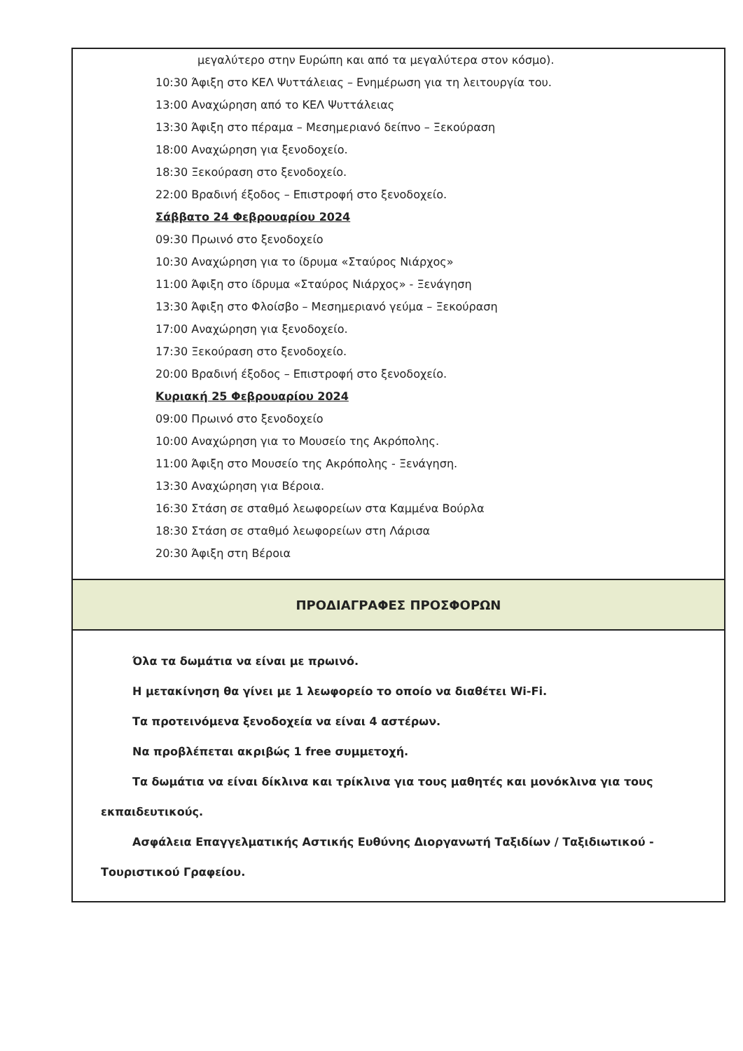μεγαλύτερο στην Ευρώπη και από τα μεγαλύτερα στον κόσμο).
10:30 Άφιξη στο ΚΕΛ Ψυττάλειας – Ενημέρωση για τη λειτουργία του.
13:00 Αναχώρηση από το ΚΕΛ Ψυττάλειας
13:30 Άφιξη στο πέραμα – Μεσημεριανό δείπνο – Ξεκούραση
18:00 Αναχώρηση για ξενοδοχείο.
18:30 Ξεκούραση στο ξενοδοχείο.
22:00 Βραδινή έξοδος – Επιστροφή στο ξενοδοχείο.
Σάββατο 24 Φεβρουαρίου 2024
09:30 Πρωινό στο ξενοδοχείο
10:30 Αναχώρηση για το ίδρυμα «Σταύρος Νιάρχος»
11:00 Άφιξη στο ίδρυμα «Σταύρος Νιάρχος» - Ξενάγηση
13:30 Άφιξη στο Φλοίσβο – Μεσημεριανό γεύμα – Ξεκούραση
17:00 Αναχώρηση για ξενοδοχείο.
17:30 Ξεκούραση στο ξενοδοχείο.
20:00 Βραδινή έξοδος – Επιστροφή στο ξενοδοχείο.
Κυριακή 25 Φεβρουαρίου 2024
09:00 Πρωινό στο ξενοδοχείο
10:00 Αναχώρηση για το Μουσείο της Ακρόπολης.
11:00 Άφιξη στο Μουσείο της Ακρόπολης - Ξενάγηση.
13:30 Αναχώρηση για Βέροια.
16:30 Στάση σε σταθμό λεωφορείων στα Καμμένα Βούρλα
18:30 Στάση σε σταθμό λεωφορείων στη Λάρισα
20:30 Άφιξη στη Βέροια
ΠΡΟΔΙΑΓΡΑΦΕΣ ΠΡΟΣΦΟΡΩΝ
Όλα τα δωμάτια να είναι με πρωινό.
Η μετακίνηση θα γίνει με 1 λεωφορείο το οποίο να διαθέτει Wi-Fi.
Τα προτεινόμενα ξενοδοχεία να είναι 4 αστέρων.
Να προβλέπεται ακριβώς 1 free συμμετοχή.
Τα δωμάτια να είναι δίκλινα και τρίκλινα για τους μαθητές και μονόκλινα για τους εκπαιδευτικούς.
Ασφάλεια Επαγγελματικής Αστικής Ευθύνης Διοργανωτή Ταξιδίων / Ταξιδιωτικού - Τουριστικού Γραφείου.